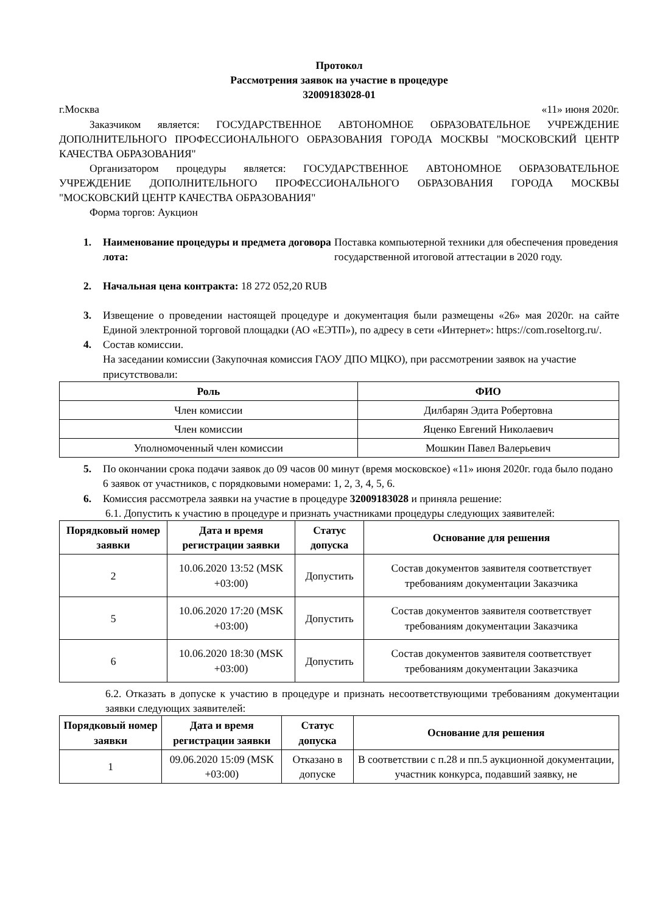Протокол
Рассмотрения заявок на участие в процедуре
32009183028-01
г.Москва «11» июня 2020г.
Заказчиком является: ГОСУДАРСТВЕННОЕ АВТОНОМНОЕ ОБРАЗОВАТЕЛЬНОЕ УЧРЕЖДЕНИЕ ДОПОЛНИТЕЛЬНОГО ПРОФЕССИОНАЛЬНОГО ОБРАЗОВАНИЯ ГОРОДА МОСКВЫ "МОСКОВСКИЙ ЦЕНТР КАЧЕСТВА ОБРАЗОВАНИЯ"
Организатором процедуры является: ГОСУДАРСТВЕННОЕ АВТОНОМНОЕ ОБРАЗОВАТЕЛЬНОЕ УЧРЕЖДЕНИЕ ДОПОЛНИТЕЛЬНОГО ПРОФЕССИОНАЛЬНОГО ОБРАЗОВАНИЯ ГОРОДА МОСКВЫ "МОСКОВСКИЙ ЦЕНТР КАЧЕСТВА ОБРАЗОВАНИЯ"
Форма торгов: Аукцион
1. Наименование процедуры и предмета договора лота: Поставка компьютерной техники для обеспечения проведения государственной итоговой аттестации в 2020 году.
2. Начальная цена контракта: 18 272 052,20 RUB
3. Извещение о проведении настоящей процедуре и документация были размещены «26» мая 2020г. на сайте Единой электронной торговой площадки (АО «ЕЭТП»), по адресу в сети «Интернет»: https://com.roseltorg.ru/.
4. Состав комиссии.
На заседании комиссии (Закупочная комиссия ГАОУ ДПО МЦКО), при рассмотрении заявок на участие присутствовали:
| Роль | ФИО |
| --- | --- |
| Член комиссии | Дилбарян Эдита Робертовна |
| Член комиссии | Яценко Евгений Николаевич |
| Уполномоченный член комиссии | Мошкин Павел Валерьевич |
5. По окончании срока подачи заявок до 09 часов 00 минут (время московское) «11» июня 2020г. года было подано 6 заявок от участников, с порядковыми номерами: 1, 2, 3, 4, 5, 6.
6. Комиссия рассмотрела заявки на участие в процедуре 32009183028 и приняла решение:
6.1. Допустить к участию в процедуре и признать участниками процедуры следующих заявителей:
| Порядковый номер заявки | Дата и время регистрации заявки | Статус допуска | Основание для решения |
| --- | --- | --- | --- |
| 2 | 10.06.2020 13:52 (MSK +03:00) | Допустить | Состав документов заявителя соответствует требованиям документации Заказчика |
| 5 | 10.06.2020 17:20 (MSK +03:00) | Допустить | Состав документов заявителя соответствует требованиям документации Заказчика |
| 6 | 10.06.2020 18:30 (MSK +03:00) | Допустить | Состав документов заявителя соответствует требованиям документации Заказчика |
6.2. Отказать в допуске к участию в процедуре и признать несоответствующими требованиям документации заявки следующих заявителей:
| Порядковый номер заявки | Дата и время регистрации заявки | Статус допуска | Основание для решения |
| --- | --- | --- | --- |
| 1 | 09.06.2020 15:09 (MSK +03:00) | Отказано в допуске | В соответствии с п.28 и пп.5 аукционной документации, участник конкурса, подавший заявку, не |